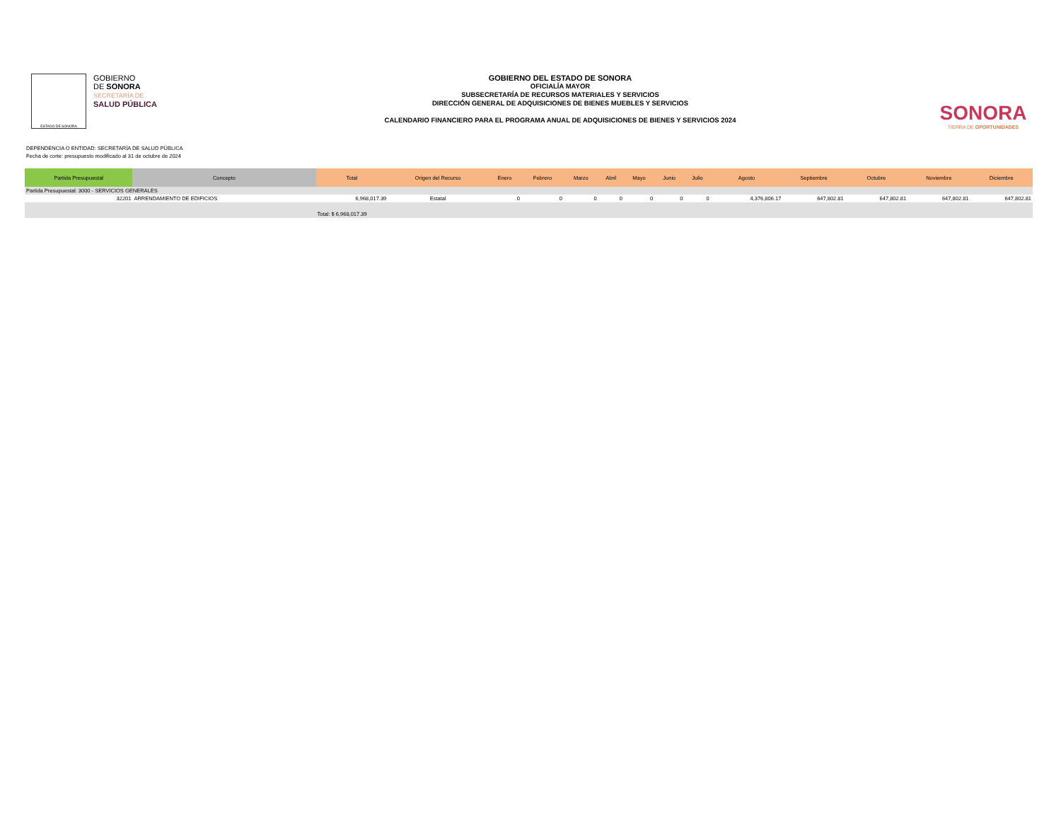ESTADO DE SONORA
GOBIERNO
DE SONORA
SECRETARÍA DE
SALUD PÚBLICA
GOBIERNO DEL ESTADO DE SONORA
OFICIALÍA MAYOR
SUBSECRETARÍA DE RECURSOS MATERIALES Y SERVICIOS
DIRECCIÓN GENERAL DE ADQUISICIONES DE BIENES MUEBLES Y SERVICIOS
CALENDARIO FINANCIERO PARA EL PROGRAMA ANUAL DE ADQUISICIONES DE BIENES Y SERVICIOS 2024
SONORA
TIERRA DE OPORTUNIDADES
DEPENDENCIA O ENTIDAD: SECRETARÍA DE SALUD PÚBLICA
Fecha de corte: presupuesto modificado al 31 de octubre de 2024
| Partida Presupuestal | Concepto | Total | Origen del Recurso | Enero | Febrero | Marzo | Abril | Mayo | Junio | Julio | Agosto | Septiembre | Octubre | Noviembre | Diciembre |
| --- | --- | --- | --- | --- | --- | --- | --- | --- | --- | --- | --- | --- | --- | --- | --- |
| Partida Presupuestal: 3000 - SERVICIOS GENERALES | | | | | | | | | | | | | | | |
| 32201 | ARRENDAMIENTO DE EDIFICIOS | 6,968,017.39 | Estatal | 0 | 0 | 0 | 0 | 0 | 0 | 0 | 4,376,806.17 | 647,802.81 | 647,802.81 | 647,802.81 | 647,802.81 |
| | | Total: $ 6,968,017.39 | | | | | | | | | | | | | |